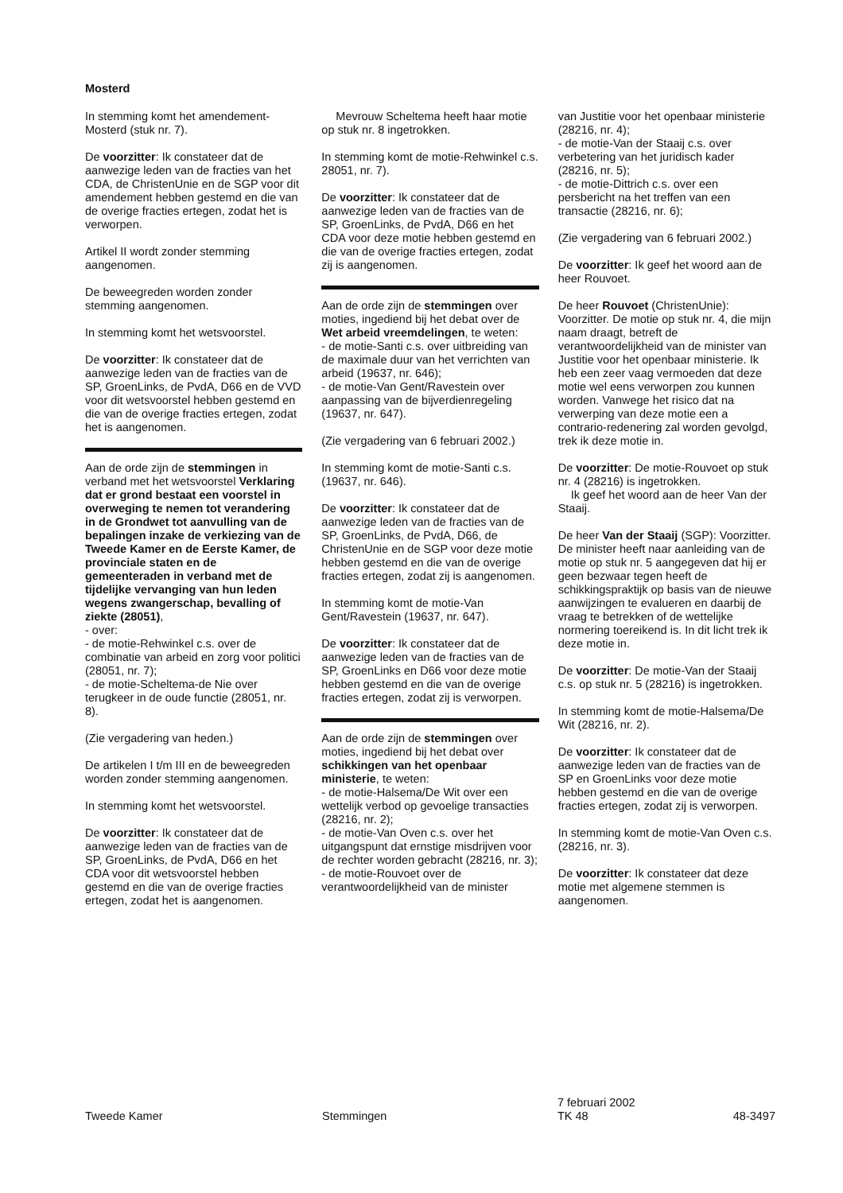Mosterd
In stemming komt het amendement-Mosterd (stuk nr. 7).
De voorzitter: Ik constateer dat de aanwezige leden van de fracties van het CDA, de ChristenUnie en de SGP voor dit amendement hebben gestemd en die van de overige fracties ertegen, zodat het is verworpen.
Artikel II wordt zonder stemming aangenomen.
De beweegreden worden zonder stemming aangenomen.
In stemming komt het wetsvoorstel.
De voorzitter: Ik constateer dat de aanwezige leden van de fracties van de SP, GroenLinks, de PvdA, D66 en de VVD voor dit wetsvoorstel hebben gestemd en die van de overige fracties ertegen, zodat het is aangenomen.
Aan de orde zijn de stemmingen in verband met het wetsvoorstel Verklaring dat er grond bestaat een voorstel in overweging te nemen tot verandering in de Grondwet tot aanvulling van de bepalingen inzake de verkiezing van de Tweede Kamer en de Eerste Kamer, de provinciale staten en de gemeenteraden in verband met de tijdelijke vervanging van hun leden wegens zwangerschap, bevalling of ziekte (28051),
- over:
- de motie-Rehwinkel c.s. over de combinatie van arbeid en zorg voor politici (28051, nr. 7);
- de motie-Scheltema-de Nie over terugkeer in de oude functie (28051, nr. 8).
(Zie vergadering van heden.)
De artikelen I t/m III en de beweegreden worden zonder stemming aangenomen.
In stemming komt het wetsvoorstel.
De voorzitter: Ik constateer dat de aanwezige leden van de fracties van de SP, GroenLinks, de PvdA, D66 en het CDA voor dit wetsvoorstel hebben gestemd en die van de overige fracties ertegen, zodat het is aangenomen.
Mevrouw Scheltema heeft haar motie op stuk nr. 8 ingetrokken.
In stemming komt de motie-Rehwinkel c.s. 28051, nr. 7).
De voorzitter: Ik constateer dat de aanwezige leden van de fracties van de SP, GroenLinks, de PvdA, D66 en het CDA voor deze motie hebben gestemd en die van de overige fracties ertegen, zodat zij is aangenomen.
Aan de orde zijn de stemmingen over moties, ingediend bij het debat over de Wet arbeid vreemdelingen, te weten:
- de motie-Santi c.s. over uitbreiding van de maximale duur van het verrichten van arbeid (19637, nr. 646);
- de motie-Van Gent/Ravestein over aanpassing van de bijverdienregeling (19637, nr. 647).
(Zie vergadering van 6 februari 2002.)
In stemming komt de motie-Santi c.s. (19637, nr. 646).
De voorzitter: Ik constateer dat de aanwezige leden van de fracties van de SP, GroenLinks, de PvdA, D66, de ChristenUnie en de SGP voor deze motie hebben gestemd en die van de overige fracties ertegen, zodat zij is aangenomen.
In stemming komt de motie-Van Gent/Ravestein (19637, nr. 647).
De voorzitter: Ik constateer dat de aanwezige leden van de fracties van de SP, GroenLinks en D66 voor deze motie hebben gestemd en die van de overige fracties ertegen, zodat zij is verworpen.
Aan de orde zijn de stemmingen over moties, ingediend bij het debat over schikkingen van het openbaar ministerie, te weten:
- de motie-Halsema/De Wit over een wettelijk verbod op gevoelige transacties (28216, nr. 2);
- de motie-Van Oven c.s. over het uitgangspunt dat ernstige misdrijven voor de rechter worden gebracht (28216, nr. 3);
- de motie-Rouvoet over de verantwoordelijkheid van de minister
van Justitie voor het openbaar ministerie (28216, nr. 4);
- de motie-Van der Staaij c.s. over verbetering van het juridisch kader (28216, nr. 5);
- de motie-Dittrich c.s. over een persbericht na het treffen van een transactie (28216, nr. 6);
(Zie vergadering van 6 februari 2002.)
De voorzitter: Ik geef het woord aan de heer Rouvoet.
De heer Rouvoet (ChristenUnie): Voorzitter. De motie op stuk nr. 4, die mijn naam draagt, betreft de verantwoordelijkheid van de minister van Justitie voor het openbaar ministerie. Ik heb een zeer vaag vermoeden dat deze motie wel eens verworpen zou kunnen worden. Vanwege het risico dat na verwerping van deze motie een a contrario-redenering zal worden gevolgd, trek ik deze motie in.
De voorzitter: De motie-Rouvoet op stuk nr. 4 (28216) is ingetrokken.
Ik geef het woord aan de heer Van der Staaij.
De heer Van der Staaij (SGP): Voorzitter. De minister heeft naar aanleiding van de motie op stuk nr. 5 aangegeven dat hij er geen bezwaar tegen heeft de schikkingspraktijk op basis van de nieuwe aanwijzingen te evalueren en daarbij de vraag te betrekken of de wettelijke normering toereikend is. In dit licht trek ik deze motie in.
De voorzitter: De motie-Van der Staaij c.s. op stuk nr. 5 (28216) is ingetrokken.
In stemming komt de motie-Halsema/De Wit (28216, nr. 2).
De voorzitter: Ik constateer dat de aanwezige leden van de fracties van de SP en GroenLinks voor deze motie hebben gestemd en die van de overige fracties ertegen, zodat zij is verworpen.
In stemming komt de motie-Van Oven c.s. (28216, nr. 3).
De voorzitter: Ik constateer dat deze motie met algemene stemmen is aangenomen.
Tweede Kamer
Stemmingen
7 februari 2002
TK 48
48-3497